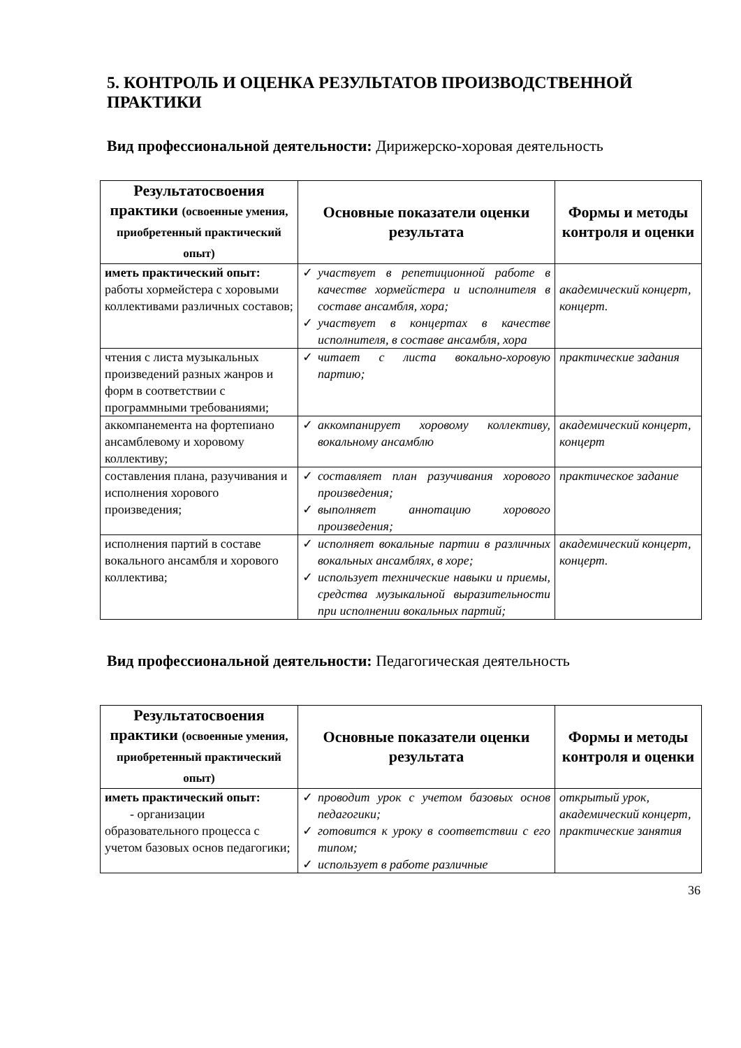5. КОНТРОЛЬ И ОЦЕНКА РЕЗУЛЬТАТОВ ПРОИЗВОДСТВЕННОЙ ПРАКТИКИ
Вид профессиональной деятельности: Дирижерско-хоровая деятельность
| Результатосвоения практики (освоенные умения, приобретенный практический опыт) | Основные показатели оценки результата | Формы и методы контроля и оценки |
| --- | --- | --- |
| иметь практический опыт: работы хормейстера с хоровыми коллективами различных составов; | ✓ участвует в репетиционной работе в качестве хормейстера и исполнителя в составе ансамбля, хора; ✓ участвует в концертах в качестве исполнителя, в составе ансамбля, хора | академический концерт, концерт. |
| чтения с листа музыкальных произведений разных жанров и форм в соответствии с программными требованиями; | ✓ читает с листа вокально-хоровую партию; | практические задания |
| аккомпанемента на фортепиано ансамблевому и хоровому коллективу; | ✓ аккомпанирует хоровому коллективу, вокальному ансамблю | академический концерт, концерт |
| составления плана, разучивания и исполнения хорового произведения; | ✓ составляет план разучивания хорового произведения; ✓ выполняет аннотацию хорового произведения; | практическое задание |
| исполнения партий в составе вокального ансамбля и хорового коллектива; | ✓ исполняет вокальные партии в различных вокальных ансамблях, в хоре; ✓ использует технические навыки и приемы, средства музыкальной выразительности при исполнении вокальных партий; | академический концерт, концерт. |
Вид профессиональной деятельности: Педагогическая деятельность
| Результатосвоения практики (освоенные умения, приобретенный практический опыт) | Основные показатели оценки результата | Формы и методы контроля и оценки |
| --- | --- | --- |
| иметь практический опыт: - организации образовательного процесса с учетом базовых основ педагогики; | ✓ проводит урок с учетом базовых основ педагогики; ✓ готовится к уроку в соответствии с его типом; ✓ использует в работе различные | открытый урок, академический концерт, практические занятия |
36